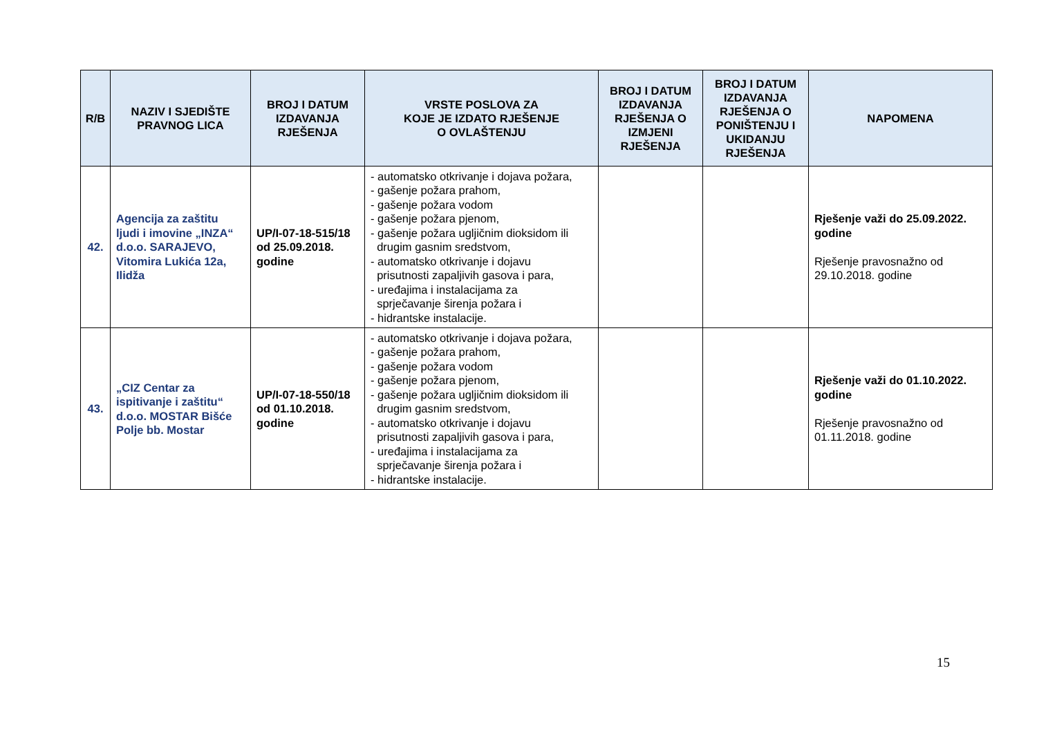| R/B | NAZIV I SJEDIŠTE PRAVNOG LICA | BROJ I DATUM IZDAVANJA RJEŠENJA | VRSTE POSLOVA ZA KOJE JE IZDATO RJEŠENJE O OVLAŠTENJU | BROJ I DATUM IZDAVANJA RJEŠENJA O IZMJENI RJEŠENJA | BROJ I DATUM IZDAVANJA RJEŠENJA O PONIŠTENJU I UKIDANJU RJEŠENJA | NAPOMENA |
| --- | --- | --- | --- | --- | --- | --- |
| 42. | Agencija za zaštitu ljudi i imovine „INZA“ d.o.o. SARAJEVO, Vitomira Lukića 12a, Ilidža | UP/I-07-18-515/18 od 25.09.2018. godine | - automatsko otkrivanje i dojava požara, - gašenje požara prahom, - gašenje požara vodom - gašenje požara pjenom, - gašenje požara ugljičnim dioksidom ili drugim gasnim sredstvom, - automatsko otkrivanje i dojavu prisutnosti zapaljivih gasova i para, - uređajima i instalacijama za sprječavanje širenja požara i - hidrantske instalacije. | | | Rješenje važi do 25.09.2022. godine Rješenje pravosnažno od 29.10.2018. godine |
| 43. | „CIZ Centar za ispitivanje i zaštitu“ d.o.o. MOSTAR Bišće Polje bb. Mostar | UP/I-07-18-550/18 od 01.10.2018. godine | - automatsko otkrivanje i dojava požara, - gašenje požara prahom, - gašenje požara vodom - gašenje požara pjenom, - gašenje požara ugljičnim dioksidom ili drugim gasnim sredstvom, - automatsko otkrivanje i dojavu prisutnosti zapaljivih gasova i para, - uređajima i instalacijama za sprječavanje širenja požara i - hidrantske instalacije. | | | Rješenje važi do 01.10.2022. godine Rješenje pravosnažno od 01.11.2018. godine |
15